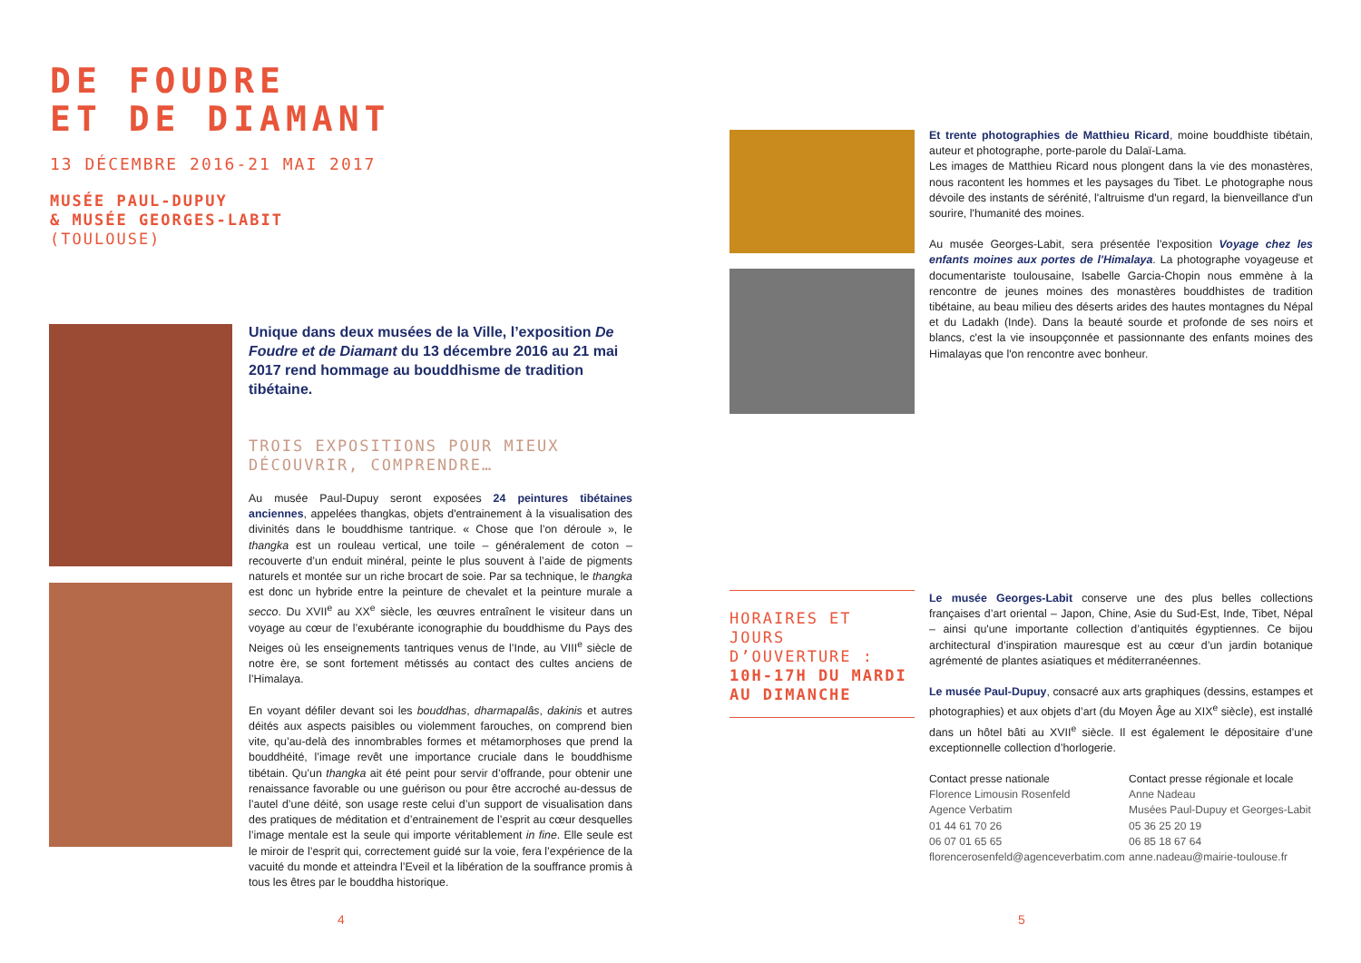DE FOUDRE
ET DE DIAMANT
13 DÉCEMBRE 2016-21 MAI 2017
MUSÉE PAUL-DUPUY
& MUSÉE GEORGES-LABIT
(TOULOUSE)
Unique dans deux musées de la Ville, l’exposition De Foudre et de Diamant du 13 décembre 2016 au 21 mai 2017 rend hommage au bouddhisme de tradition tibétaine.
TROIS EXPOSITIONS POUR MIEUX DÉCOUVRIR, COMPRENDRE…
Au musée Paul-Dupuy seront exposées 24 peintures tibétaines anciennes, appelées thangkas, objets d'entrainement à la visualisation des divinités dans le bouddhisme tantrique. « Chose que l’on déroule », le thangka est un rouleau vertical, une toile – généralement de coton – recouverte d’un enduit minéral, peinte le plus souvent à l’aide de pigments naturels et montée sur un riche brocart de soie. Par sa technique, le thangka est donc un hybride entre la peinture de chevalet et la peinture murale a secco. Du XVII<sup>e</sup> au XX<sup>e</sup> siècle, les œuvres entraînent le visiteur dans un voyage au cœur de l’exubérante iconographie du bouddhisme du Pays des Neiges où les enseignements tantriques venus de l’Inde, au VIII<sup>e</sup> siècle de notre ère, se sont fortement métissés au contact des cultes anciens de l’Himalaya.
En voyant défiler devant soi les bouddhas, dharmapalâs, dakinis et autres déités aux aspects paisibles ou violemment farouches, on comprend bien vite, qu’au-delà des innombrables formes et métamorphoses que prend la bouddhéité, l’image revêt une importance cruciale dans le bouddhisme tibétain. Qu’un thangka ait été peint pour servir d’offrande, pour obtenir une renaissance favorable ou une guérison ou pour être accroché au-dessus de l’autel d’une déité, son usage reste celui d’un support de visualisation dans des pratiques de méditation et d’entrainement de l’esprit au cœur desquelles l’image mentale est la seule qui importe véritablement in fine. Elle seule est le miroir de l’esprit qui, correctement guidé sur la voie, fera l’expérience de la vacuité du monde et atteindra l’Eveil et la libération de la souffrance promis à tous les êtres par le bouddha historique.
4
Et trente photographies de Matthieu Ricard, moine bouddhiste tibétain, auteur et photographe, porte-parole du Dalaï-Lama.
Les images de Matthieu Ricard nous plongent dans la vie des monastères, nous racontent les hommes et les paysages du Tibet. Le photographe nous dévoile des instants de sérénité, l'altruisme d'un regard, la bienveillance d'un sourire, l'humanité des moines.
Au musée Georges-Labit, sera présentée l'exposition Voyage chez les enfants moines aux portes de l'Himalaya. La photographe voyageuse et documentariste toulousaine, Isabelle Garcia-Chopin nous emmène à la rencontre de jeunes moines des monastères bouddhistes de tradition tibétaine, au beau milieu des déserts arides des hautes montagnes du Népal et du Ladakh (Inde). Dans la beauté sourde et profonde de ses noirs et blancs, c'est la vie insoupçonnée et passionnante des enfants moines des Himalayas que l'on rencontre avec bonheur.
HORAIRES ET JOURS D’OUVERTURE :
10H-17H DU MARDI AU DIMANCHE
Le musée Georges-Labit conserve une des plus belles collections françaises d’art oriental – Japon, Chine, Asie du Sud-Est, Inde, Tibet, Népal – ainsi qu'une importante collection d’antiquités égyptiennes. Ce bijou architectural d’inspiration mauresque est au cœur d’un jardin botanique agrémenté de plantes asiatiques et méditerranéennes.
Le musée Paul-Dupuy, consacré aux arts graphiques (dessins, estampes et photographies) et aux objets d’art (du Moyen Âge au XIX<sup>e</sup> siècle), est installé dans un hôtel bâti au XVII<sup>e</sup> siècle. Il est également le dépositaire d’une exceptionnelle collection d’horlogerie.
Contact presse nationale
Florence Limousin Rosenfeld
Agence Verbatim
01 44 61 70 26
06 07 01 65 65
florencerosenfeld@agenceverbatim.com
Contact presse régionale et locale
Anne Nadeau
Musées Paul-Dupuy et Georges-Labit
05 36 25 20 19
06 85 18 67 64
anne.nadeau@mairie-toulouse.fr
5